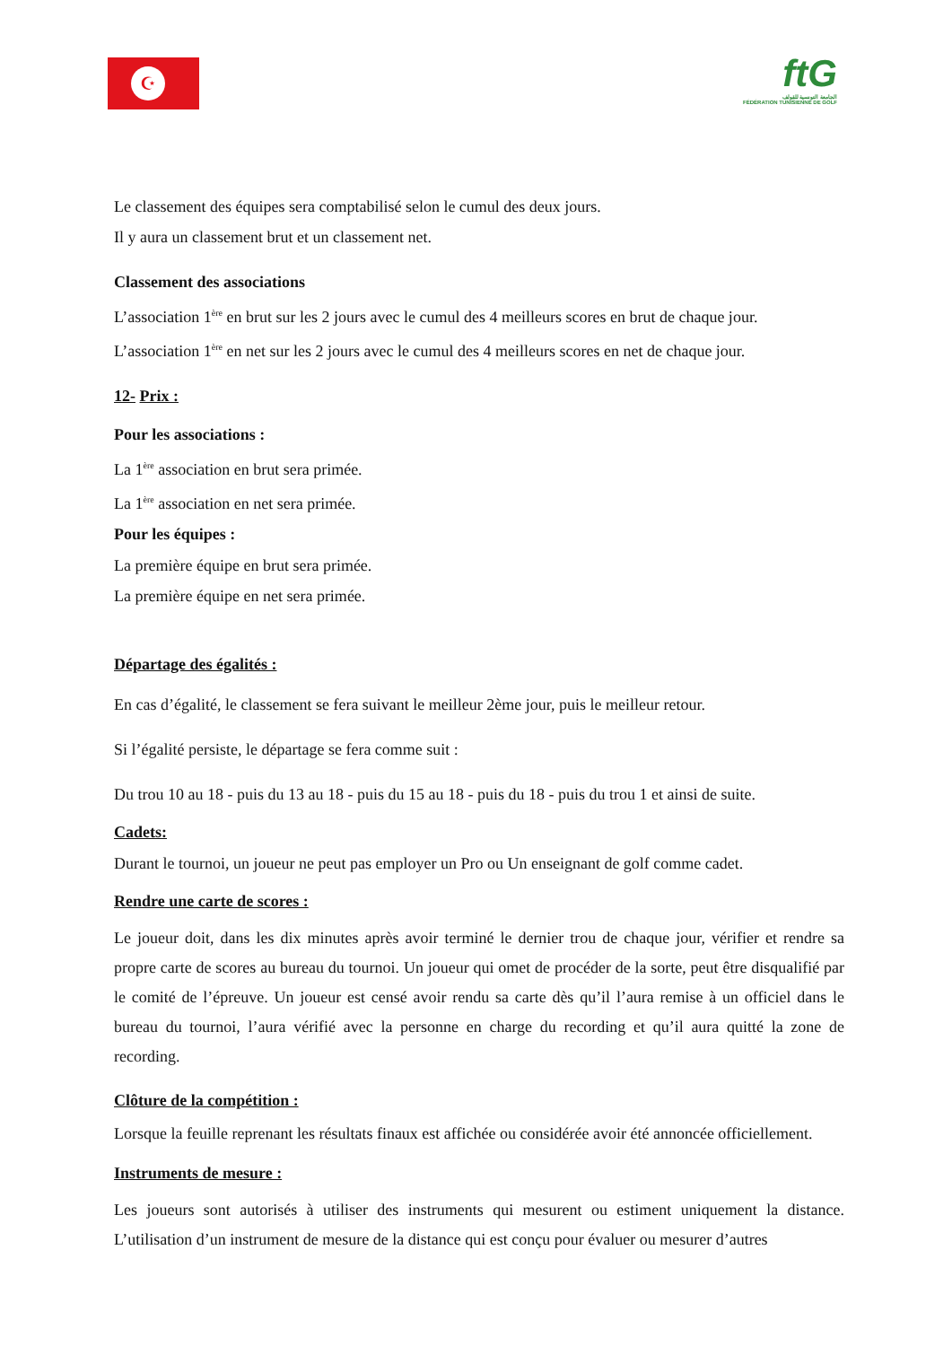☪
ftG
الجامعة التونسية للقولف
FÉDÉRATION TUNISIENNE DE GOLF
Le classement des équipes sera comptabilisé selon le cumul des deux jours.
Il y aura un classement brut et un classement net.
Classement des associations
L’association 1<sup>ère</sup> en brut sur les 2 jours avec le cumul des 4 meilleurs scores en brut de chaque jour.
L’association 1<sup>ère</sup> en net sur les 2 jours avec le cumul des 4 meilleurs scores en net de chaque jour.
12- Prix :
Pour les associations :
La 1<sup>ère</sup> association en brut sera primée.
La 1<sup>ère</sup> association en net sera primée.
Pour les équipes :
La première équipe en brut sera primée.
La première équipe en net sera primée.
Départage des égalités :
En cas d’égalité, le classement se fera suivant le meilleur 2ème jour, puis le meilleur retour.
Si l’égalité persiste, le départage se fera comme suit :
Du trou 10 au 18 - puis du 13 au 18 - puis du 15 au 18 - puis du 18 - puis du trou 1 et ainsi de suite.
Cadets:
Durant le tournoi, un joueur ne peut pas employer un Pro ou Un enseignant de golf comme cadet.
Rendre une carte de scores :
Le joueur doit, dans les dix minutes après avoir terminé le dernier trou de chaque jour, vérifier et rendre sa propre carte de scores au bureau du tournoi. Un joueur qui omet de procéder de la sorte, peut être disqualifié par le comité de l’épreuve. Un joueur est censé avoir rendu sa carte dès qu’il l’aura remise à un officiel dans le bureau du tournoi, l’aura vérifié avec la personne en charge du recording et qu’il aura quitté la zone de recording.
Clôture de la compétition :
Lorsque la feuille reprenant les résultats finaux est affichée ou considérée avoir été annoncée officiellement.
Instruments de mesure :
Les joueurs sont autorisés à utiliser des instruments qui mesurent ou estiment uniquement la distance. L’utilisation d’un instrument de mesure de la distance qui est conçu pour évaluer ou mesurer d’autres